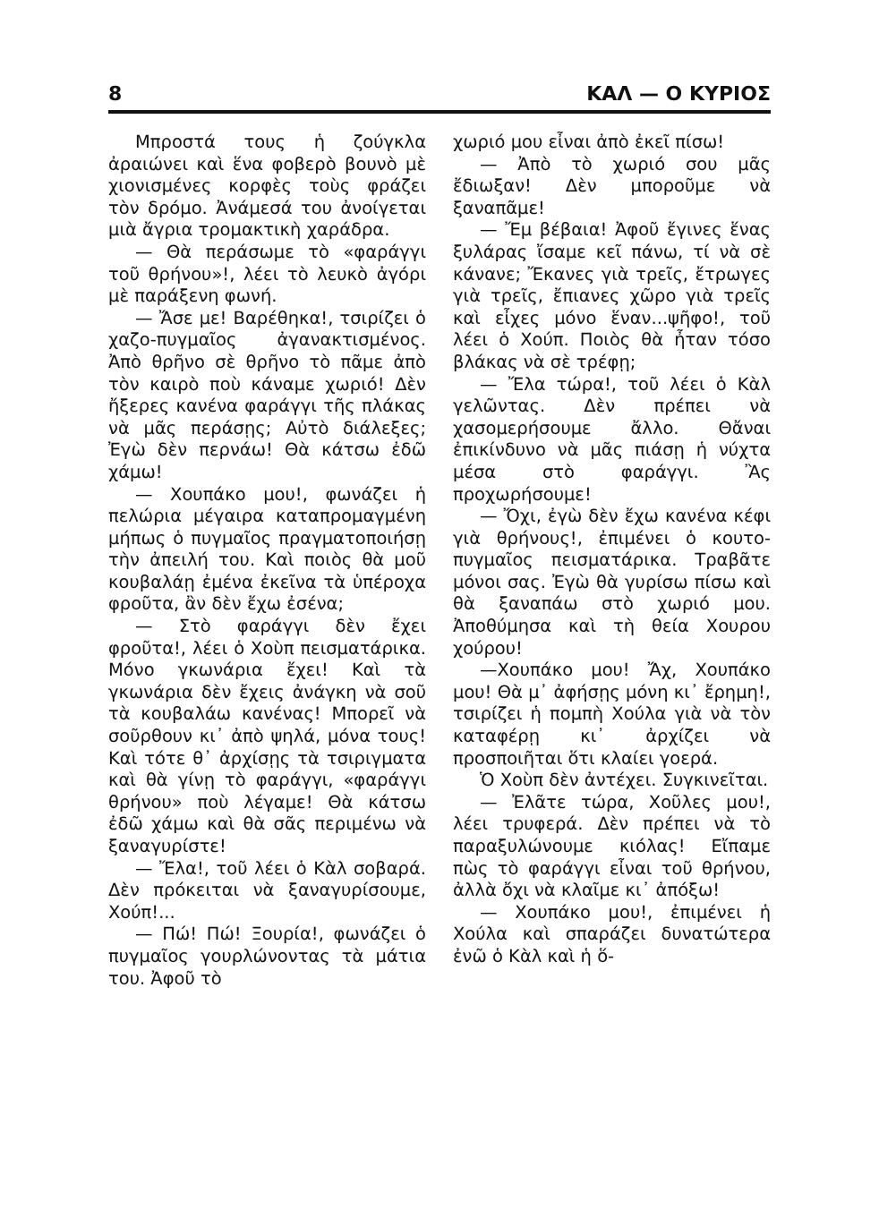8 ΚΑΛ — Ο ΚΥΡΙΟΣ
Μπροστά τους ἡ ζούγκλα ἀραιώνει καὶ ἕνα φοβερὸ βουνὸ μὲ χιονισμένες κορφὲς τοὺς φράζει τὸν δρόμο. Ἀνάμεσά του ἀνοίγεται μιὰ ἄγρια τρομακτικὴ χαράδρα.
— Θὰ περάσωμε τὸ «φαράγγι τοῦ θρήνου»!, λέει τὸ λευκὸ ἀγόρι μὲ παράξενη φωνή.
— Ἄσε με! Βαρέθηκα!, τσιρίζει ὁ χαζο-πυγμαῖος ἀγανακτισμένος. Ἀπὸ θρῆνο σὲ θρῆνο τὸ πᾶμε ἀπὸ τὸν καιρὸ ποὺ κάναμε χωριό! Δὲν ἤξερες κανένα φαράγγι τῆς πλάκας νὰ μᾶς περάσῃς; Αὐτὸ διάλεξες; Ἐγὼ δὲν περνάω! Θὰ κάτσω ἐδῶ χάμω!
— Χουπάκο μου!, φωνάζει ἡ πελώρια μέγαιρα καταπρομαγμένη μήπως ὁ πυγμαῖος πραγματοποιήσῃ τὴν ἀπειλή του. Καὶ ποιὸς θὰ μοῦ κουβαλάῃ ἐμένα ἐκεῖνα τὰ ὑπέροχα φροῦτα, ἂν δὲν ἔχω ἐσένα;
— Στὸ φαράγγι δὲν ἔχει φροῦτα!, λέει ὁ Χοὺπ πεισματάρικα. Μόνο γκωνάρια ἔχει! Καὶ τὰ γκωνάρια δὲν ἔχεις ἀνάγκη νὰ σοῦ τὰ κουβαλάω κανένας! Μπορεῖ νὰ σοῦρθουν κι᾽ ἀπὸ ψηλά, μόνα τους! Καὶ τότε θ᾽ ἀρχίσῃς τὰ τσιριγματα καὶ θὰ γίνῃ τὸ φαράγγι, «φαράγγι θρήνου» ποὺ λέγαμε! Θὰ κάτσω ἐδῶ χάμω καὶ θὰ σᾶς περιμένω νὰ ξαναγυρίστε!
— Ἔλα!, τοῦ λέει ὁ Κὰλ σοβαρά. Δὲν πρόκειται νὰ ξαναγυρίσουμε, Χούπ!...
— Πώ! Πώ! Ξουρία!, φωνάζει ὁ πυγμαῖος γουρλώνοντας τὰ μάτια του. Ἀφοῦ τὸ
χωριό μου εἶναι ἀπὸ ἐκεῖ πίσω!
— Ἀπὸ τὸ χωριό σου μᾶς ἔδιωξαν! Δὲν μποροῦμε νὰ ξαναπᾶμε!
— Ἔμ βέβαια! Ἀφοῦ ἔγινες ἕνας ξυλάρας ἴσαμε κεῖ πάνω, τί νὰ σὲ κάνανε; Ἔκανες γιὰ τρεῖς, ἔτρωγες γιὰ τρεῖς, ἔπιανες χῶρο γιὰ τρεῖς καὶ εἶχες μόνο ἕναν...ψῆφο!, τοῦ λέει ὁ Χούπ. Ποιὸς θὰ ἦταν τόσο βλάκας νὰ σὲ τρέφῃ;
— Ἔλα τώρα!, τοῦ λέει ὁ Κὰλ γελῶντας. Δὲν πρέπει νὰ χασομερήσουμε ἄλλο. Θἄναι ἐπικίνδυνο νὰ μᾶς πιάσῃ ἡ νύχτα μέσα στὸ φαράγγι. Ἂς προχωρήσουμε!
— Ὄχι, ἐγὼ δὲν ἔχω κανένα κέφι γιὰ θρήνους!, ἐπιμένει ὁ κουτο-πυγμαῖος πεισματάρικα. Τραβᾶτε μόνοι σας. Ἐγὼ θὰ γυρίσω πίσω καὶ θὰ ξαναπάω στὸ χωριό μου. Ἀποθύμησα καὶ τὴ θεία Χουρου χούρου!
—Χουπάκο μου! Ἄχ, Χουπάκο μου! Θὰ μ᾽ ἀφήσῃς μόνη κι᾽ ἔρημη!, τσιρίζει ἡ πομπὴ Χούλα γιὰ νὰ τὸν καταφέρῃ κι᾽ ἀρχίζει νὰ προσποιῆται ὅτι κλαίει γοερά.
Ὁ Χοὺπ δὲν ἀντέχει. Συγκινεῖται.
— Ἐλᾶτε τώρα, Χοῦλες μου!, λέει τρυφερά. Δὲν πρέπει νὰ τὸ παραξυλώνουμε κιόλας! Εἴπαμε πὼς τὸ φαράγγι εἶναι τοῦ θρήνου, ἀλλὰ ὄχι νὰ κλαῖμε κι᾽ ἀπόξω!
— Χουπάκο μου!, ἐπιμένει ἡ Χούλα καὶ σπαράζει δυνατώτερα ἐνῶ ὁ Κὰλ καὶ ἡ ὅ-